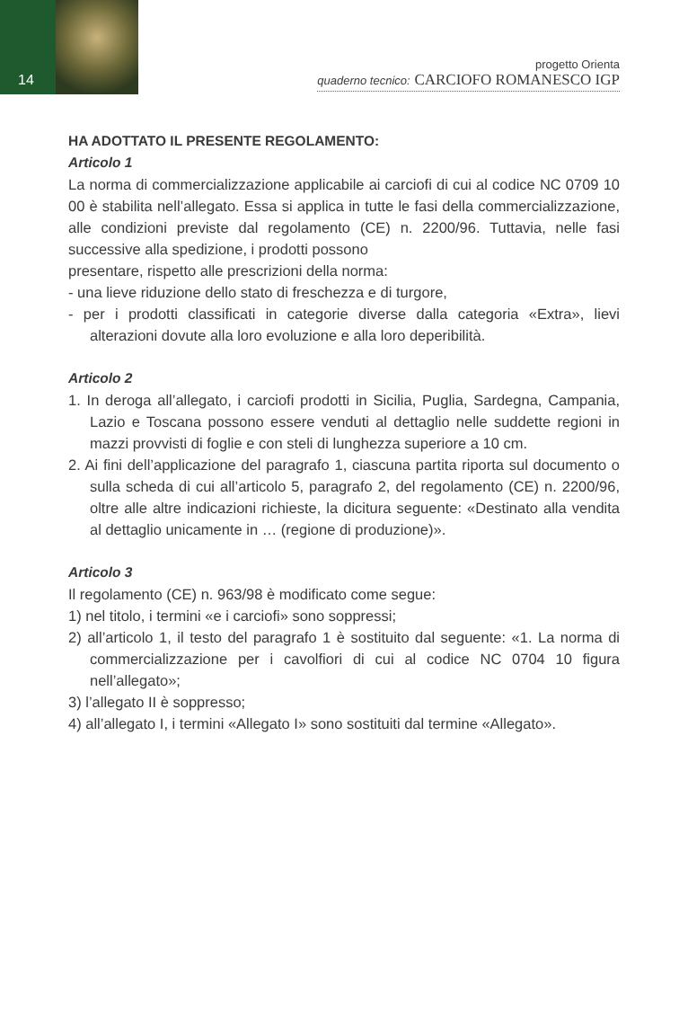14
progetto Orienta
quaderno tecnico: CARCIOFO ROMANESCO IGP
HA ADOTTATO IL PRESENTE REGOLAMENTO:
Articolo 1
La norma di commercializzazione applicabile ai carciofi di cui al codice NC 0709 10 00 è stabilita nell’allegato. Essa si applica in tutte le fasi della commercializzazione, alle condizioni previste dal regolamento (CE) n. 2200/96. Tuttavia, nelle fasi successive alla spedizione, i prodotti possono
presentare, rispetto alle prescrizioni della norma:
- una lieve riduzione dello stato di freschezza e di turgore,
- per i prodotti classificati in categorie diverse dalla categoria «Extra», lievi alterazioni dovute alla loro evoluzione e alla loro deperibilità.
Articolo 2
1. In deroga all’allegato, i carciofi prodotti in Sicilia, Puglia, Sardegna, Campania, Lazio e Toscana possono essere venduti al dettaglio nelle suddette regioni in mazzi provvisti di foglie e con steli di lunghezza superiore a 10 cm.
2. Ai fini dell’applicazione del paragrafo 1, ciascuna partita riporta sul documento o sulla scheda di cui all’articolo 5, paragrafo 2, del regolamento (CE) n. 2200/96, oltre alle altre indicazioni richieste, la dicitura seguente: «Destinato alla vendita al dettaglio unicamente in … (regione di produzione)».
Articolo 3
Il regolamento (CE) n. 963/98 è modificato come segue:
1) nel titolo, i termini «e i carciofi» sono soppressi;
2) all’articolo 1, il testo del paragrafo 1 è sostituito dal seguente: «1. La norma di commercializzazione per i cavolfiori di cui al codice NC 0704 10 figura nell’allegato»;
3) l’allegato II è soppresso;
4) all’allegato I, i termini «Allegato I» sono sostituiti dal termine «Allegato».